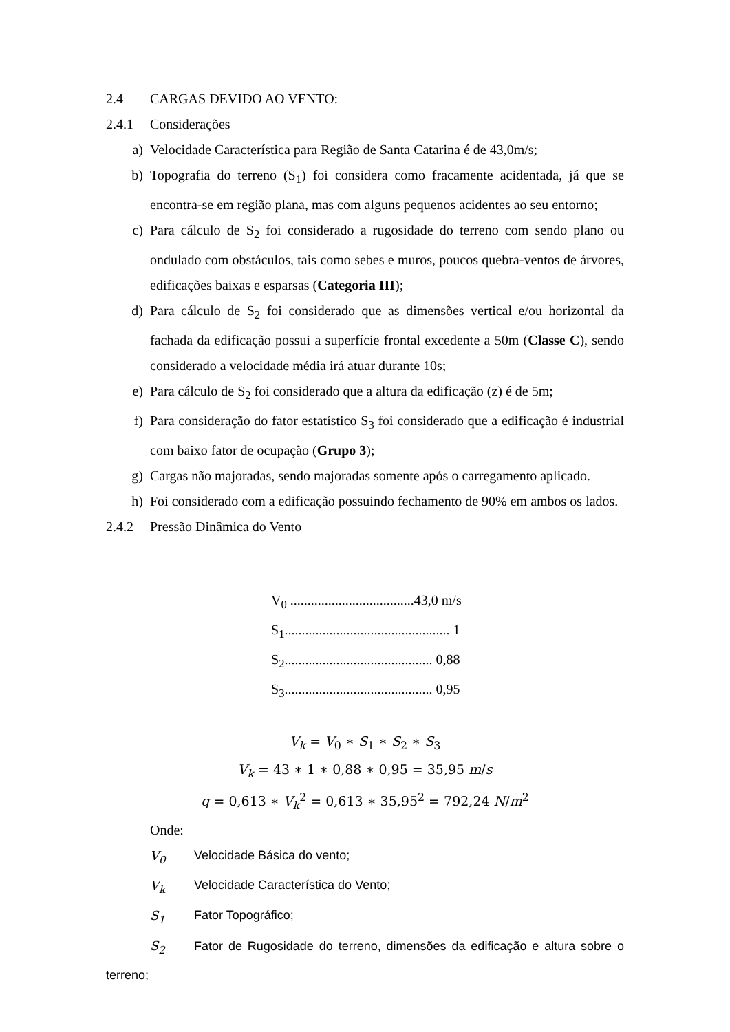2.4 CARGAS DEVIDO AO VENTO:
2.4.1 Considerações
a) Velocidade Característica para Região de Santa Catarina é de 43,0m/s;
b) Topografia do terreno (S<sub>1</sub>) foi considera como fracamente acidentada, já que se encontra-se em região plana, mas com alguns pequenos acidentes ao seu entorno;
c) Para cálculo de S<sub>2</sub> foi considerado a rugosidade do terreno com sendo plano ou ondulado com obstáculos, tais como sebes e muros, poucos quebra-ventos de árvores, edificações baixas e esparsas (Categoria III);
d) Para cálculo de S<sub>2</sub> foi considerado que as dimensões vertical e/ou horizontal da fachada da edificação possui a superfície frontal excedente a 50m (Classe C), sendo considerado a velocidade média irá atuar durante 10s;
e) Para cálculo de S<sub>2</sub> foi considerado que a altura da edificação (z) é de 5m;
f) Para consideração do fator estatístico S<sub>3</sub> foi considerado que a edificação é industrial com baixo fator de ocupação (Grupo 3);
g) Cargas não majoradas, sendo majoradas somente após o carregamento aplicado.
h) Foi considerado com a edificação possuindo fechamento de 90% em ambos os lados.
2.4.2 Pressão Dinâmica do Vento
V<sub>0</sub> ....................................43,0 m/s
S<sub>1</sub>................................................ 1
S<sub>2</sub>........................................... 0,88
S<sub>3</sub>........................................... 0,95
V<sub>k</sub> = V<sub>0</sub> ∗ S<sub>1</sub> ∗ S<sub>2</sub> ∗ S<sub>3</sub>
V<sub>k</sub> = 43 ∗ 1 ∗ 0,88 ∗ 0,95 = 35,95 m/s
q = 0,613 ∗ V<sub>k</sub><sup>2</sup> = 0,613 ∗ 35,95<sup>2</sup> = 792,24 N/m<sup>2</sup>
Onde:
V<sub>0</sub> Velocidade Básica do vento;
V<sub>k</sub> Velocidade Característica do Vento;
S<sub>1</sub> Fator Topográfico;
S<sub>2</sub> Fator de Rugosidade do terreno, dimensões da edificação e altura sobre o terreno;